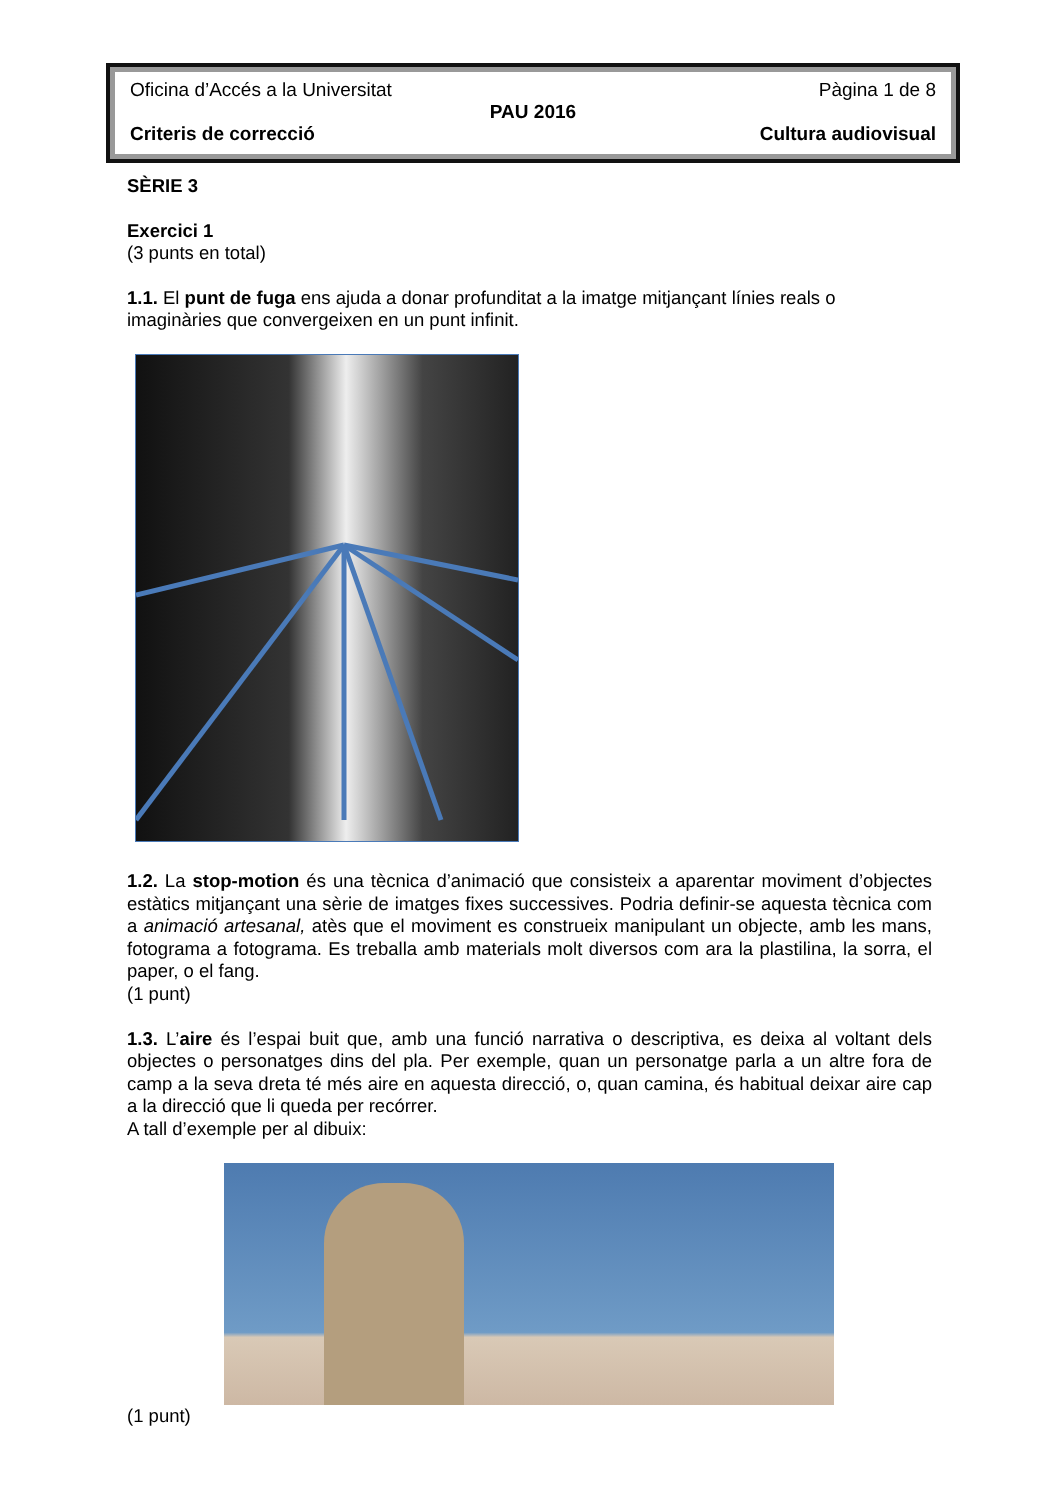Oficina d’Accés a la Universitat Pàgina 1 de 8
PAU 2016
Criteris de correcció Cultura audiovisual
SÈRIE 3
Exercici 1
(3 punts en total)
1.1. El punt de fuga ens ajuda a donar profunditat a la imatge mitjançant línies reals o imaginàries que convergeixen en un punt infinit.
1.2. La stop-motion és una tècnica d’animació que consisteix a aparentar moviment d’objectes estàtics mitjançant una sèrie de imatges fixes successives. Podria definir-se aquesta tècnica com a animació artesanal, atès que el moviment es construeix manipulant un objecte, amb les mans, fotograma a fotograma. Es treballa amb materials molt diversos com ara la plastilina, la sorra, el paper, o el fang.
(1 punt)
1.3. L’aire és l’espai buit que, amb una funció narrativa o descriptiva, es deixa al voltant dels objectes o personatges dins del pla. Per exemple, quan un personatge parla a un altre fora de camp a la seva dreta té més aire en aquesta direcció, o, quan camina, és habitual deixar aire cap a la direcció que li queda per recórrer.
A tall d’exemple per al dibuix:
(1 punt)